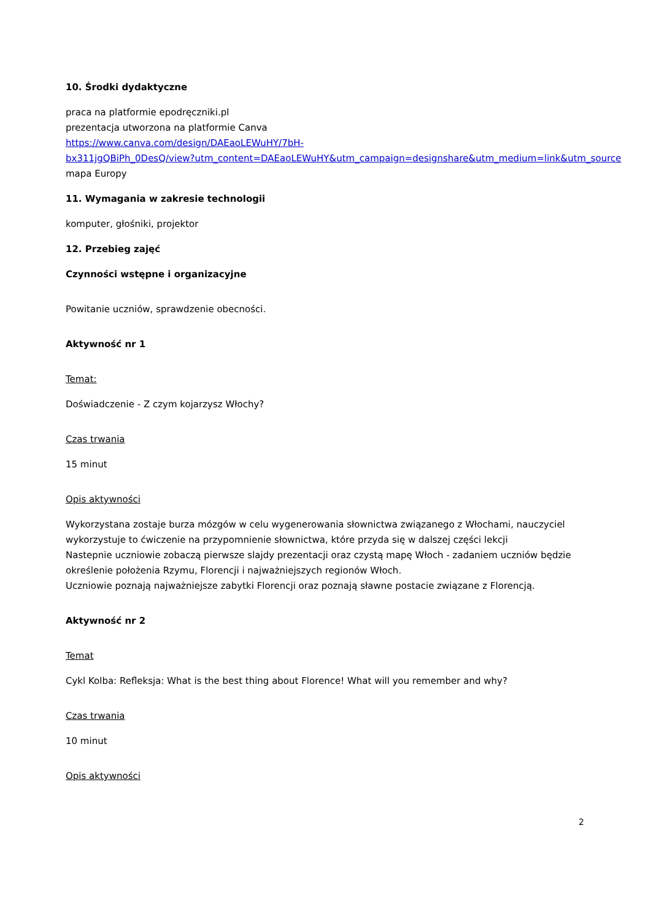10. Środki dydaktyczne
praca na platformie epodręczniki.pl
prezentacja utworzona na platformie Canva
https://www.canva.com/design/DAEaoLEWuHY/7bH-
bx311jgQBiPh_0DesQ/view?utm_content=DAEaoLEWuHY&utm_campaign=designshare&utm_medium=link&utm_source
mapa Europy
11. Wymagania w zakresie technologii
komputer, głośniki, projektor
12. Przebieg zajęć
Czynności wstępne i organizacyjne
Powitanie uczniów, sprawdzenie obecności.
Aktywność nr 1
Temat:
Doświadczenie - Z czym kojarzysz Włochy?
Czas trwania
15 minut
Opis aktywności
Wykorzystana zostaje burza mózgów w celu wygenerowania słownictwa związanego z Włochami, nauczyciel wykorzystuje to ćwiczenie na przypomnienie słownictwa, które przyda się w dalszej części lekcji
Nastepnie uczniowie zobaczą pierwsze slajdy prezentacji oraz czystą mapę Włoch - zadaniem uczniów będzie określenie położenia Rzymu, Florencji i najważniejszych regionów Włoch.
Uczniowie poznają najważniejsze zabytki Florencji oraz poznają sławne postacie związane z Florencją.
Aktywność nr 2
Temat
Cykl Kolba: Refleksja: What is the best thing about Florence! What will you remember and why?
Czas trwania
10 minut
Opis aktywności
2